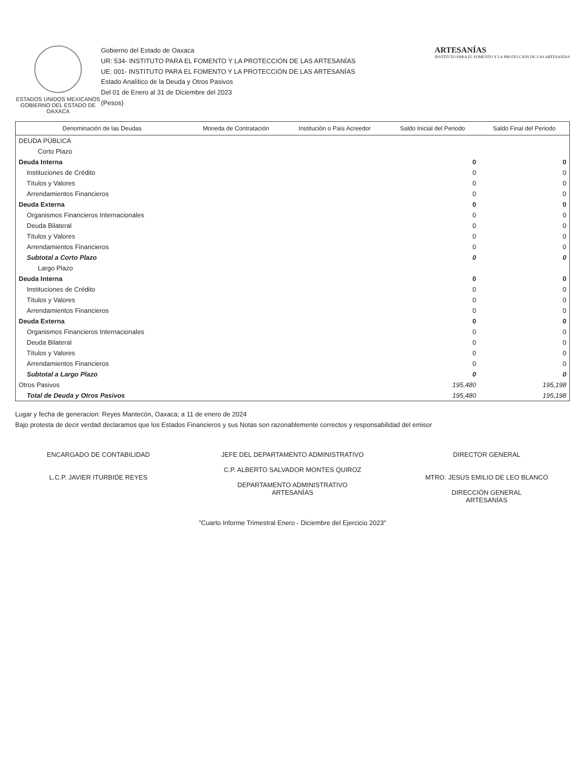ESTADOS UNIDOS MEXICANOS
GOBIERNO DEL ESTADO DE OAXACA
Gobierno del Estado de Oaxaca
UR: 534- INSTITUTO PARA EL FOMENTO Y LA PROTECCIÓN DE LAS ARTESANÍAS
UE: 001- INSTITUTO PARA EL FOMENTO Y LA PROTECCIÓN DE LAS ARTESANÍAS
Estado Analítico de la Deuda y Otros Pasivos
Del 01 de Enero al 31 de Diciembre del 2023
(Pesos)
ARTESANÍAS
INSTITUTO PARA EL FOMENTO Y LA PROTECCIÓN DE LAS ARTESANÍAS
| Denominación de las Deudas | Moneda de Contratación | Institución o País Acreedor | Saldo Inicial del Periodo | Saldo Final del Periodo |
| --- | --- | --- | --- | --- |
| DEUDA PÚBLICA | | | | |
| Corto Plazo | | | | |
| Deuda Interna | | | 0 | 0 |
| Instituciones de Crédito | | | 0 | 0 |
| Títulos y Valores | | | 0 | 0 |
| Arrendamientos Financieros | | | 0 | 0 |
| Deuda Externa | | | 0 | 0 |
| Organismos Financieros Internacionales | | | 0 | 0 |
| Deuda Bilateral | | | 0 | 0 |
| Títulos y Valores | | | 0 | 0 |
| Arrendamientos Financieros | | | 0 | 0 |
| Subtotal a Corto Plazo | | | 0 | 0 |
| Largo Plazo | | | | |
| Deuda Interna | | | 0 | 0 |
| Instituciones de Crédito | | | 0 | 0 |
| Títulos y Valores | | | 0 | 0 |
| Arrendamientos Financieros | | | 0 | 0 |
| Deuda Externa | | | 0 | 0 |
| Organismos Financieros Internacionales | | | 0 | 0 |
| Deuda Bilateral | | | 0 | 0 |
| Títulos y Valores | | | 0 | 0 |
| Arrendamientos Financieros | | | 0 | 0 |
| Subtotal a Largo Plazo | | | 0 | 0 |
| Otros Pasivos | | | 195,480 | 195,198 |
| Total de Deuda y Otros Pasivos | | | 195,480 | 195,198 |
Lugar y fecha de generacion: Reyes Mantecón, Oaxaca; a 11 de enero de 2024
Bajo protesta de decir verdad declaramos que los Estados Financieros y sus Notas son razonablemente correctos y responsabilidad del emisor
ENCARGADO DE CONTABILIDAD
L.C.P. JAVIER ITURBIDE REYES
JEFE DEL DEPARTAMENTO ADMINISTRATIVO
C.P. ALBERTO SALVADOR MONTES QUIROZ
DEPARTAMENTO ADMINISTRATIVO
ARTESANÍAS
DIRECTOR GENERAL
MTRO. JESUS EMILIO DE LEO BLANCO
DIRECCIÓN GENERAL
ARTESANÍAS
"Cuarto Informe Trimestral Enero - Diciembre del Ejercicio 2023"